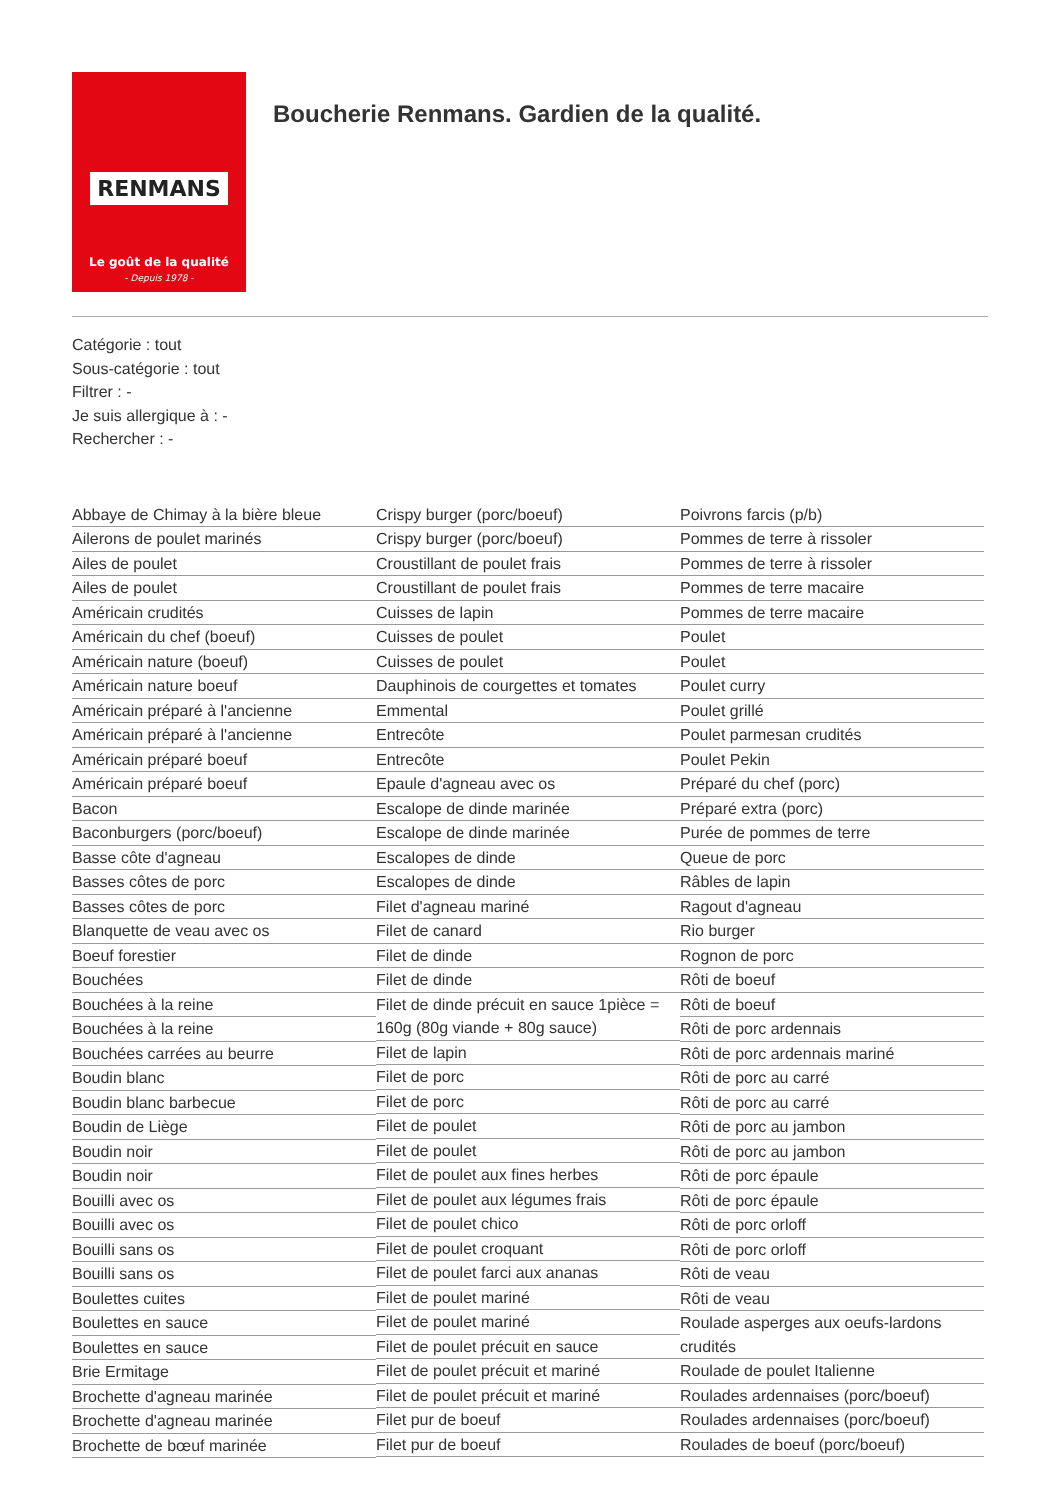RENMANS
Le goût de la qualité
- Depuis 1978 -
Boucherie Renmans. Gardien de la qualité.
Catégorie : tout
Sous-catégorie : tout
Filtrer : -
Je suis allergique à : -
Rechercher : -
Abbaye de Chimay à la bière bleue
Ailerons de poulet marinés
Ailes de poulet
Ailes de poulet
Américain crudités
Américain du chef (boeuf)
Américain nature (boeuf)
Américain nature boeuf
Américain préparé à l'ancienne
Américain préparé à l'ancienne
Américain préparé boeuf
Américain préparé boeuf
Bacon
Baconburgers (porc/boeuf)
Basse côte d'agneau
Basses côtes de porc
Basses côtes de porc
Blanquette de veau avec os
Boeuf forestier
Bouchées
Bouchées à la reine
Bouchées à la reine
Bouchées carrées au beurre
Boudin blanc
Boudin blanc barbecue
Boudin de Liège
Boudin noir
Boudin noir
Bouilli avec os
Bouilli avec os
Bouilli sans os
Bouilli sans os
Boulettes cuites
Boulettes en sauce
Boulettes en sauce
Brie Ermitage
Brochette d'agneau marinée
Brochette d'agneau marinée
Brochette de bœuf marinée
Crispy burger (porc/boeuf)
Crispy burger (porc/boeuf)
Croustillant de poulet frais
Croustillant de poulet frais
Cuisses de lapin
Cuisses de poulet
Cuisses de poulet
Dauphinois de courgettes et tomates
Emmental
Entrecôte
Entrecôte
Epaule d'agneau avec os
Escalope de dinde marinée
Escalope de dinde marinée
Escalopes de dinde
Escalopes de dinde
Filet d'agneau mariné
Filet de canard
Filet de dinde
Filet de dinde
Filet de dinde précuit en sauce 1pièce = 160g (80g viande + 80g sauce)
Filet de lapin
Filet de porc
Filet de porc
Filet de poulet
Filet de poulet
Filet de poulet aux fines herbes
Filet de poulet aux légumes frais
Filet de poulet chico
Filet de poulet croquant
Filet de poulet farci aux ananas
Filet de poulet mariné
Filet de poulet mariné
Filet de poulet précuit en sauce
Filet de poulet précuit et mariné
Filet de poulet précuit et mariné
Filet pur de boeuf
Filet pur de boeuf
Poivrons farcis (p/b)
Pommes de terre à rissoler
Pommes de terre à rissoler
Pommes de terre macaire
Pommes de terre macaire
Poulet
Poulet
Poulet curry
Poulet grillé
Poulet parmesan crudités
Poulet Pekin
Préparé du chef (porc)
Préparé extra (porc)
Purée de pommes de terre
Queue de porc
Râbles de lapin
Ragout d'agneau
Rio burger
Rognon de porc
Rôti de boeuf
Rôti de boeuf
Rôti de porc ardennais
Rôti de porc ardennais mariné
Rôti de porc au carré
Rôti de porc au carré
Rôti de porc au jambon
Rôti de porc au jambon
Rôti de porc épaule
Rôti de porc épaule
Rôti de porc orloff
Rôti de porc orloff
Rôti de veau
Rôti de veau
Roulade asperges aux oeufs-lardons crudités
Roulade de poulet Italienne
Roulades ardennaises (porc/boeuf)
Roulades ardennaises (porc/boeuf)
Roulades de boeuf (porc/boeuf)